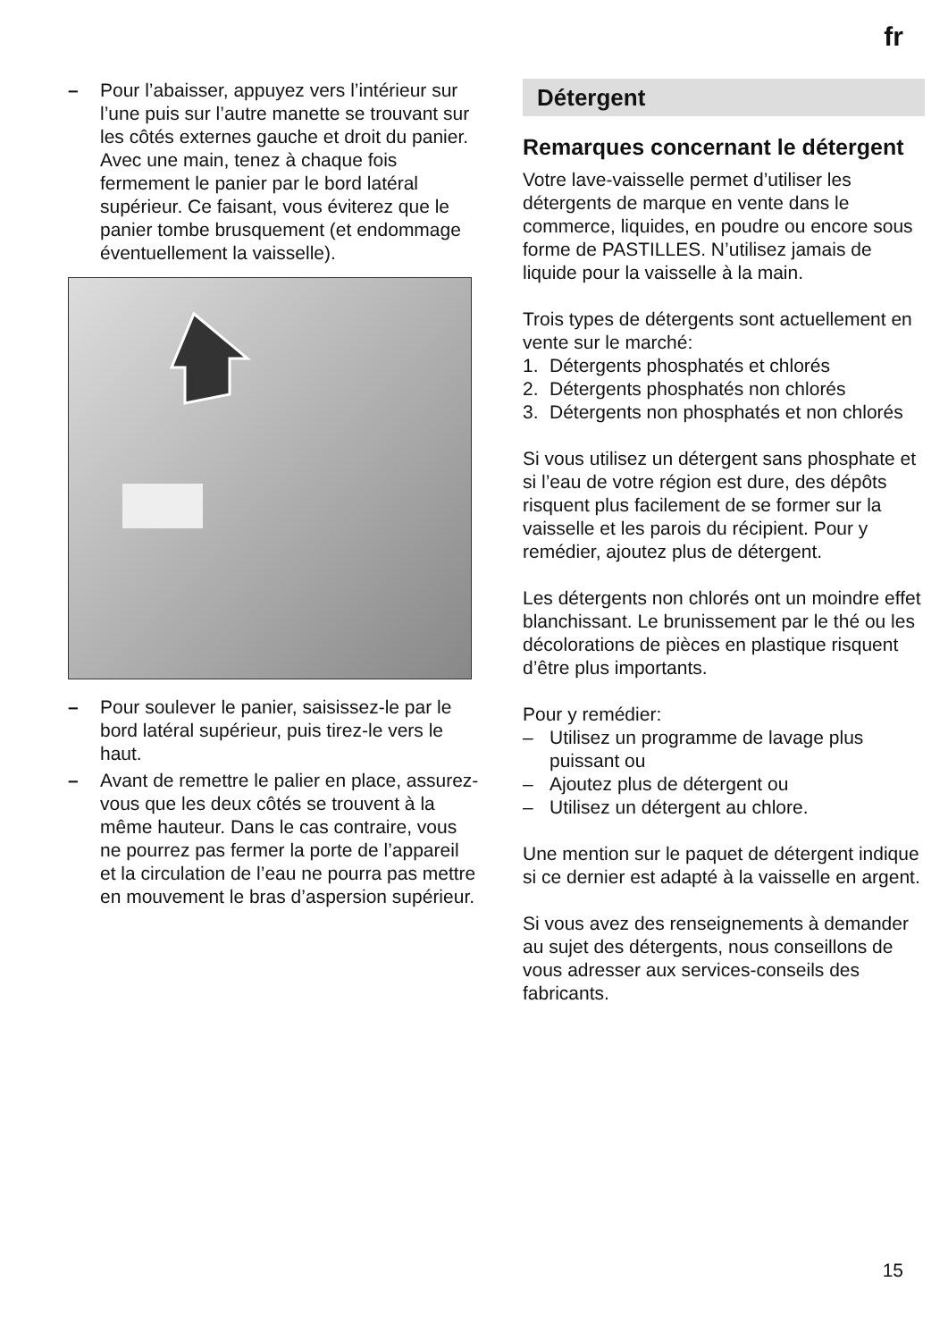fr
– Pour l’abaisser, appuyez vers l’intérieur sur l’une puis sur l’autre manette se trouvant sur les côtés externes gauche et droit du panier. Avec une main, tenez à chaque fois fermement le panier par le bord latéral supérieur. Ce faisant, vous éviterez que le panier tombe brusquement (et endommage éventuellement la vaisselle).
– Pour soulever le panier, saisissez-le par le bord latéral supérieur, puis tirez-le vers le haut.
– Avant de remettre le palier en place, assurez-vous que les deux côtés se trouvent à la même hauteur. Dans le cas contraire, vous ne pourrez pas fermer la porte de l’appareil et la circulation de l’eau ne pourra pas mettre en mouvement le bras d’aspersion supérieur.
Détergent
Remarques concernant le détergent
Votre lave-vaisselle permet d’utiliser les détergents de marque en vente dans le commerce, liquides, en poudre ou encore sous forme de PASTILLES. N’utilisez jamais de liquide pour la vaisselle à la main.
Trois types de détergents sont actuellement en vente sur le marché:
1. Détergents phosphatés et chlorés
2. Détergents phosphatés non chlorés
3. Détergents non phosphatés et non chlorés
Si vous utilisez un détergent sans phosphate et si l’eau de votre région est dure, des dépôts risquent plus facilement de se former sur la vaisselle et les parois du récipient. Pour y remédier, ajoutez plus de détergent.
Les détergents non chlorés ont un moindre effet blanchissant. Le brunissement par le thé ou les décolorations de pièces en plastique risquent d’être plus importants.
Pour y remédier:
– Utilisez un programme de lavage plus puissant ou
– Ajoutez plus de détergent ou
– Utilisez un détergent au chlore.
Une mention sur le paquet de détergent indique si ce dernier est adapté à la vaisselle en argent.
Si vous avez des renseignements à demander au sujet des détergents, nous conseillons de vous adresser aux services-conseils des fabricants.
15